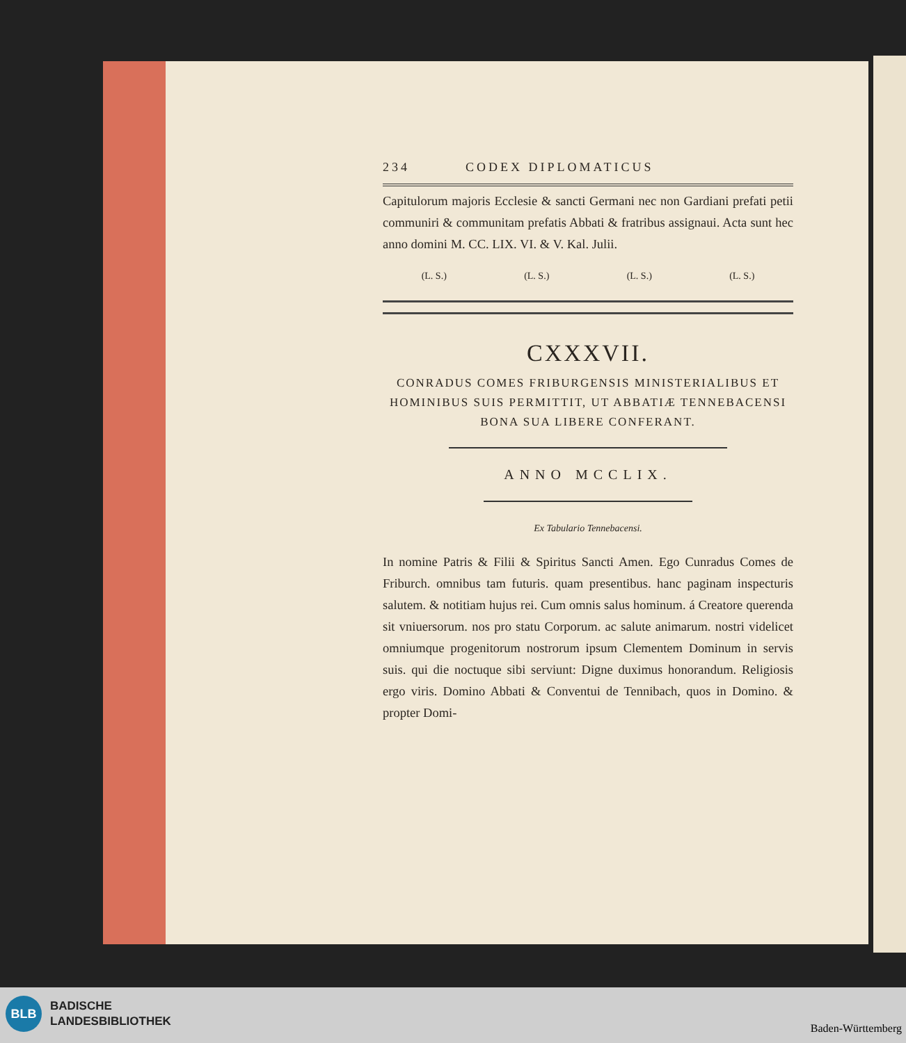234 CODEX DIPLOMATICUS
Capitulorum majoris Ecclesie & sancti Germani nec non Gardiani prefati petii communiri & communitam prefatis Abbati & fratribus assignaui. Acta sunt hec anno domini M. CC. LIX. VI. & V. Kal. Julii.
(L. S.) (L. S.) (L. S.) (L. S.)
CXXXVII.
CONRADUS COMES FRIBURGENSIS MINISTERIALIBUS ET HOMINIBUS SUIS PERMITTIT, UT ABBATIÆ TENNEBACENSI BONA SUA LIBERE CONFERANT.
ANNO MCCLIX.
Ex Tabulario Tennebacensi.
In nomine Patris & Filii & Spiritus Sancti Amen. Ego Cunradus Comes de Friburch. omnibus tam futuris. quam presentibus. hanc paginam inspecturis salutem. & notitiam hujus rei. Cum omnis salus hominum. á Creatore querenda sit vniuersorum. nos pro statu Corporum. ac salute animarum. nostri videlicet omniumque progenitorum nostrorum ipsum Clementem Dominum in servis suis. qui die noctuque sibi serviunt: Digne duximus honorandum. Religiosis ergo viris. Domino Abbati & Conventui de Tennibach, quos in Domino. & propter Domi-
BLB
BADISCHE
LANDESBIBLIOTHEK
Baden-Württemberg